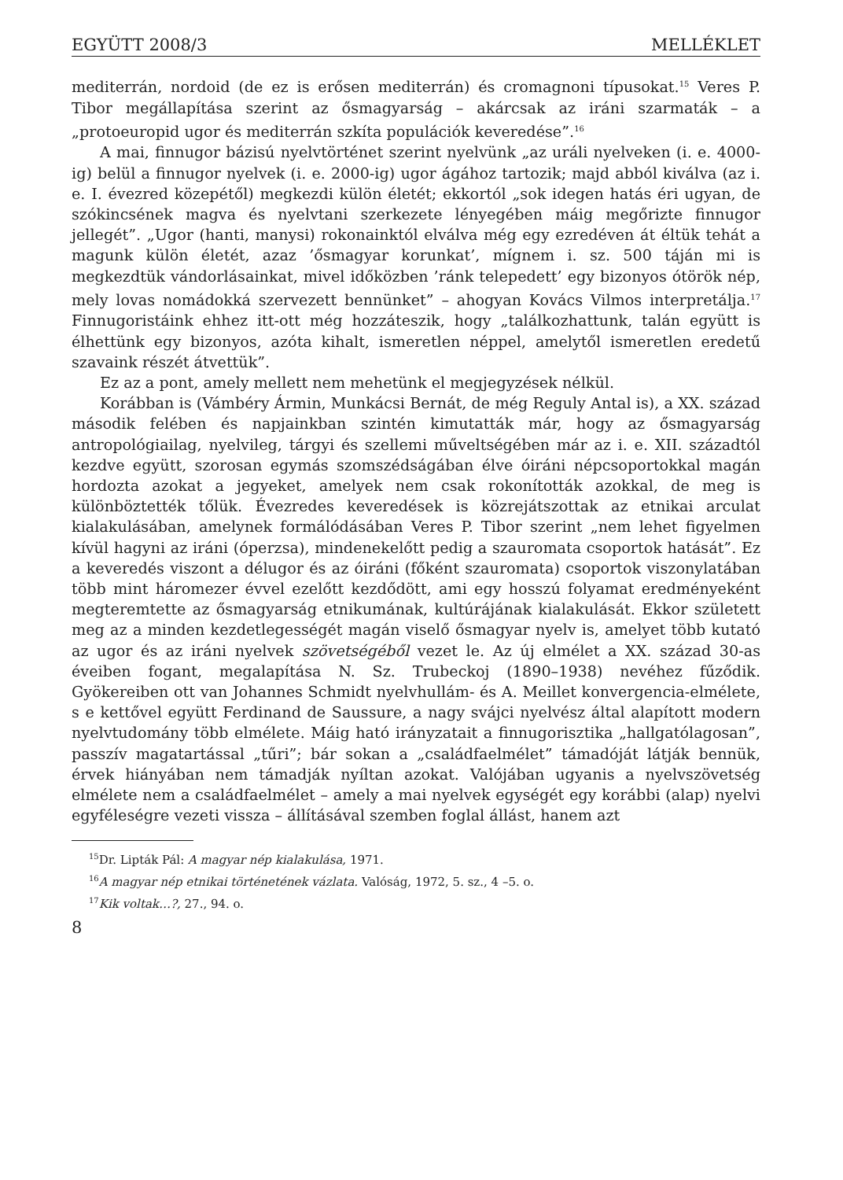EGYÜTT 2008/3 MELLÉKLET
mediterrán, nordoid (de ez is erősen mediterrán) és cromagnoni típusokat.<sup>15</sup> Veres P. Tibor megállapítása szerint az ősmagyarság – akárcsak az iráni szarmaták – a „protoeuropid ugor és mediterrán szkíta populációk keveredése”.<sup>16</sup>
A mai, finnugor bázisú nyelvtörténet szerint nyelvünk „az uráli nyelveken (i. e. 4000-ig) belül a finnugor nyelvek (i. e. 2000-ig) ugor ágához tartozik; majd abból kiválva (az i. e. I. évezred közepétől) megkezdi külön életét; ekkortól „sok idegen hatás éri ugyan, de szókincsének magva és nyelvtani szerkezete lényegében máig megőrizte finnugor jellegét”. „Ugor (hanti, manysi) rokonainktól elválva még egy ezredéven át éltük tehát a magunk külön életét, azaz ’ősmagyar korunkat’, mígnem i. sz. 500 táján mi is megkezdtük vándorlásainkat, mivel időközben ’ránk telepedett’ egy bizonyos ótörök nép, mely lovas nomádokká szervezett bennünket” – ahogyan Kovács Vilmos interpretálja.<sup>17</sup> Finnugoristáink ehhez itt-ott még hozzáteszik, hogy „találkozhattunk, talán együtt is élhettünk egy bizonyos, azóta kihalt, ismeretlen néppel, amelytől ismeretlen eredetű szavaink részét átvettük”.
Ez az a pont, amely mellett nem mehetünk el megjegyzések nélkül.
Korábban is (Vámbéry Ármin, Munkácsi Bernát, de még Reguly Antal is), a XX. század második felében és napjainkban szintén kimutatták már, hogy az ősmagyarság antropológiailag, nyelvileg, tárgyi és szellemi műveltségében már az i. e. XII. századtól kezdve együtt, szorosan egymás szomszédságában élve óiráni népcsoportokkal magán hordozta azokat a jegyeket, amelyek nem csak rokonították azokkal, de meg is különböztették tőlük. Évezredes keveredések is közrejátszottak az etnikai arculat kialakulásában, amelynek formálódásában Veres P. Tibor szerint „nem lehet figyelmen kívül hagyni az iráni (óperzsa), mindenekelőtt pedig a szauromata csoportok hatását”. Ez a keveredés viszont a délugor és az óiráni (főként szauromata) csoportok viszonylatában több mint háromezer évvel ezelőtt kezdődött, ami egy hosszú folyamat eredményeként megteremtette az ősmagyarság etnikumának, kultúrájának kialakulását. Ekkor született meg az a minden kezdetlegességét magán viselő ősmagyar nyelv is, amelyet több kutató az ugor és az iráni nyelvek szövetségéből vezet le. Az új elmélet a XX. század 30-as éveiben fogant, megalapítása N. Sz. Trubeckoj (1890–1938) nevéhez fűződik. Gyökereiben ott van Johannes Schmidt nyelvhullám- és A. Meillet konvergencia-elmélete, s e kettővel együtt Ferdinand de Saussure, a nagy svájci nyelvész által alapított modern nyelvtudomány több elmélete. Máig ható irányzatait a finnugorisztika „hallgatólagosan”, passzív magatartással „tűri”; bár sokan a „családfaelmélet” támadóját látják bennük, érvek hiányában nem támadják nyíltan azokat. Valójában ugyanis a nyelvszövetség elmélete nem a családfaelmélet – amely a mai nyelvek egységét egy korábbi (alap) nyelvi egyféleségre vezeti vissza – állításával szemben foglal állást, hanem azt
<sup>15</sup> Dr. Lipták Pál: A magyar nép kialakulása, 1971.
<sup>16</sup> A magyar nép etnikai történetének vázlata. Valóság, 1972, 5. sz., 4 –5. o.
<sup>17</sup> Kik voltak…?, 27., 94. o.
8